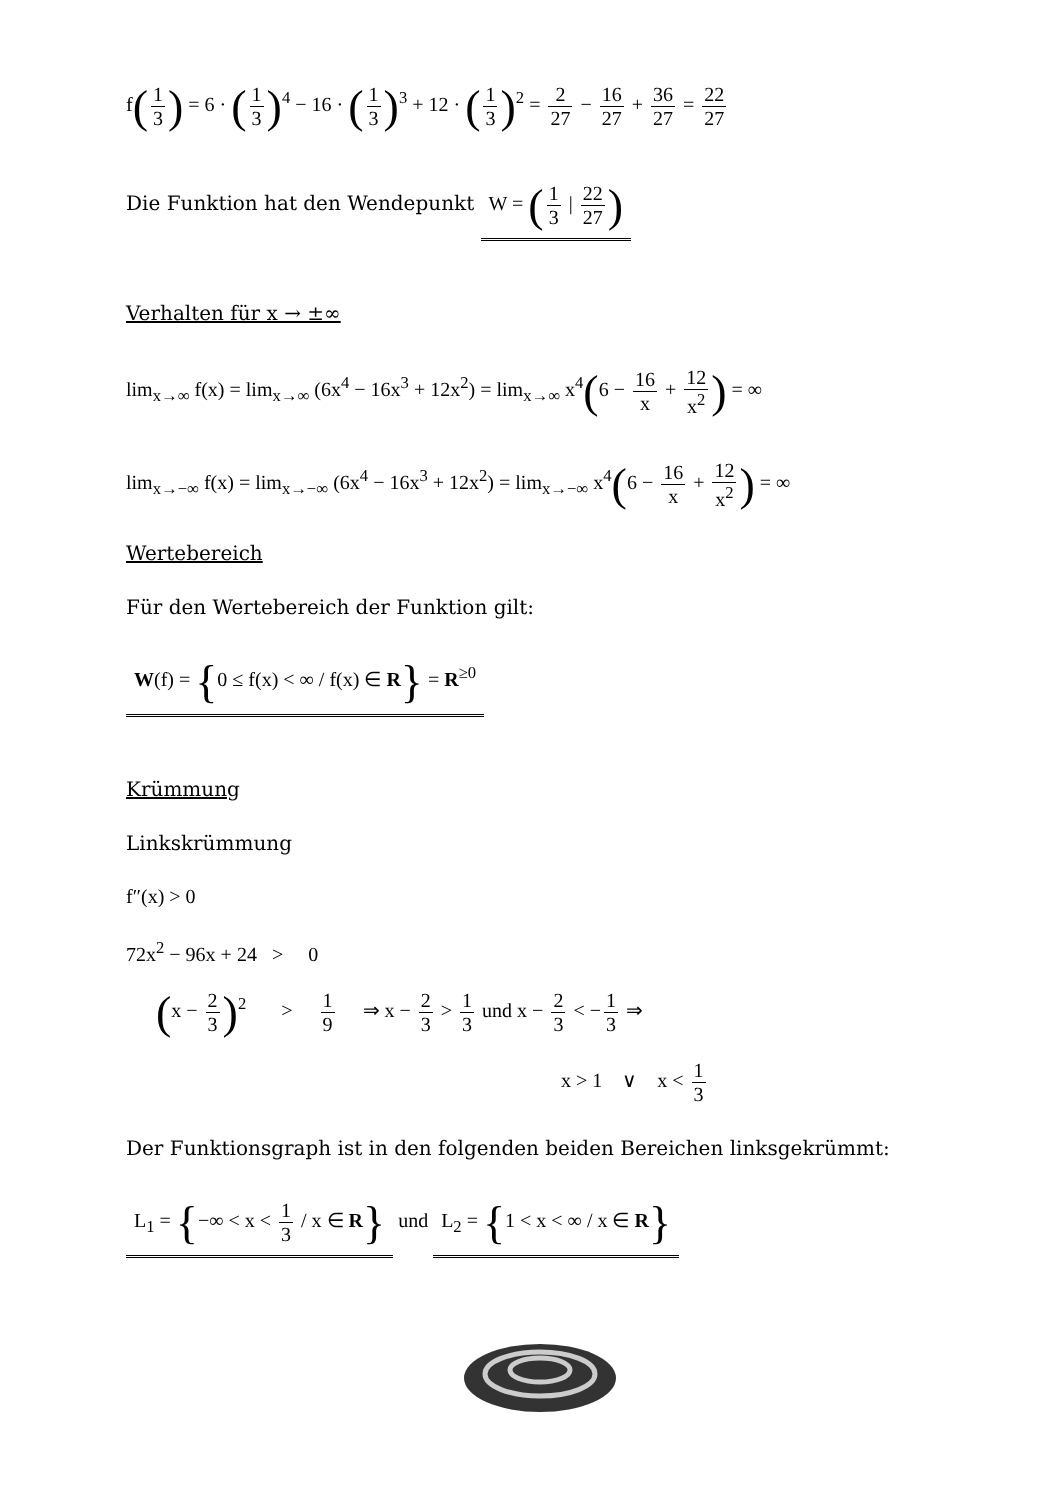f(1 3) = 6 · (1 3)<sup>4</sup> − 16 · (1 3)<sup>3</sup> + 12 · (1 3)<sup>2</sup> = 2 27 − 16 27 + 36 27 = 22 27
Die Funktion hat den Wendepunkt W = (1 3 | 22 27)
Verhalten für x → ±∞
lim<sub>x→∞</sub> f(x) = lim<sub>x→∞</sub> (6x<sup>4</sup> − 16x<sup>3</sup> + 12x<sup>2</sup>) = lim<sub>x→∞</sub> x<sup>4</sup>(6 − 16 x + 12 x<sup>2</sup>) = ∞
lim<sub>x→−∞</sub> f(x) = lim<sub>x→−∞</sub> (6x<sup>4</sup> − 16x<sup>3</sup> + 12x<sup>2</sup>) = lim<sub>x→−∞</sub> x<sup>4</sup>(6 − 16 x + 12 x<sup>2</sup>) = ∞
Wertebereich
Für den Wertebereich der Funktion gilt:
W(f) = {0 ≤ f(x) < ∞ / f(x) ∈ R} = R<sup>≥0</sup>
Krümmung
Linkskrümmung
f″(x) > 0
72x<sup>2</sup> − 96x + 24 > 0
(x − 2 3)<sup>2</sup> > 1 9 ⇒ x − 2 3 > 1 3 und x − 2 3 < − 1 3 ⇒
x > 1 ∨ x < 1 3
Der Funktionsgraph ist in den folgenden beiden Bereichen linksgekrümmt:
L<sub>1</sub> = {−∞ < x < 1 3 / x ∈ R} und L<sub>2</sub> = {1 < x < ∞ / x ∈ R}